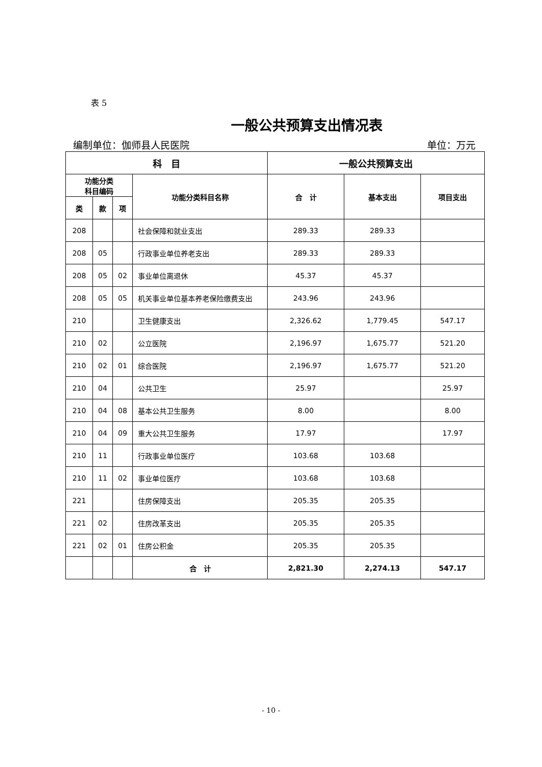表 5
一般公共预算支出情况表
编制单位：伽师县人民医院 单位：万元
| 科 目 | | | | 一般公共预算支出 | | |
| --- | --- | --- | --- | --- | --- | --- |
| 功能分类 科目编码 | | | 功能分类科目名称 | 合 计 | 基本支出 | 项目支出 |
| 类 | 款 | 项 | | | | |
| 208 | | | 社会保障和就业支出 | 289.33 | 289.33 | |
| 208 | 05 | | 行政事业单位养老支出 | 289.33 | 289.33 | |
| 208 | 05 | 02 | 事业单位离退休 | 45.37 | 45.37 | |
| 208 | 05 | 05 | 机关事业单位基本养老保险缴费支出 | 243.96 | 243.96 | |
| 210 | | | 卫生健康支出 | 2,326.62 | 1,779.45 | 547.17 |
| 210 | 02 | | 公立医院 | 2,196.97 | 1,675.77 | 521.20 |
| 210 | 02 | 01 | 综合医院 | 2,196.97 | 1,675.77 | 521.20 |
| 210 | 04 | | 公共卫生 | 25.97 | | 25.97 |
| 210 | 04 | 08 | 基本公共卫生服务 | 8.00 | | 8.00 |
| 210 | 04 | 09 | 重大公共卫生服务 | 17.97 | | 17.97 |
| 210 | 11 | | 行政事业单位医疗 | 103.68 | 103.68 | |
| 210 | 11 | 02 | 事业单位医疗 | 103.68 | 103.68 | |
| 221 | | | 住房保障支出 | 205.35 | 205.35 | |
| 221 | 02 | | 住房改革支出 | 205.35 | 205.35 | |
| 221 | 02 | 01 | 住房公积金 | 205.35 | 205.35 | |
| | | | 合 计 | 2,821.30 | 2,274.13 | 547.17 |
- 10 -